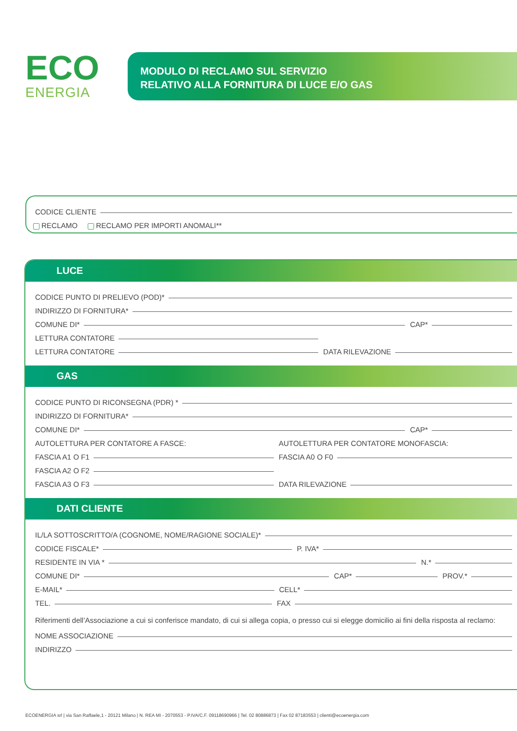ECO
ENERGIA
MODULO DI RECLAMO SUL SERVIZIO
RELATIVO ALLA FORNITURA DI LUCE E/O GAS
CODICE CLIENTE
RECLAMO RECLAMO PER IMPORTI ANOMALI**
LUCE
CODICE PUNTO DI PRELIEVO (POD)*
INDIRIZZO DI FORNITURA*
COMUNE DI* CAP*
LETTURA CONTATORE
LETTURA CONTATORE DATA RILEVAZIONE
GAS
CODICE PUNTO DI RICONSEGNA (PDR) *
INDIRIZZO DI FORNITURA*
COMUNE DI* CAP*
AUTOLETTURA PER CONTATORE A FASCE:
FASCIA A1 O F1
FASCIA A2 O F2
FASCIA A3 O F3
AUTOLETTURA PER CONTATORE MONOFASCIA:
FASCIA A0 O F0
DATA RILEVAZIONE
DATI CLIENTE
IL/LA SOTTOSCRITTO/A (COGNOME, NOME/RAGIONE SOCIALE)*
CODICE FISCALE* P. IVA*
RESIDENTE IN VIA * N.*
COMUNE DI* CAP* PROV.*
E-MAIL* CELL*
TEL. FAX
Riferimenti dell’Associazione a cui si conferisce mandato, di cui si allega copia, o presso cui si elegge domicilio ai fini della risposta al reclamo:
NOME ASSOCIAZIONE
INDIRIZZO
ECOENERGIA srl | via San Raffaele,1 - 20121 Milano | N. REA MI - 2070553 - P.IVA/C.F. 09118690966 | Tel. 02 80886873 | Fax 02 87183553 | clienti@ecoenergia.com